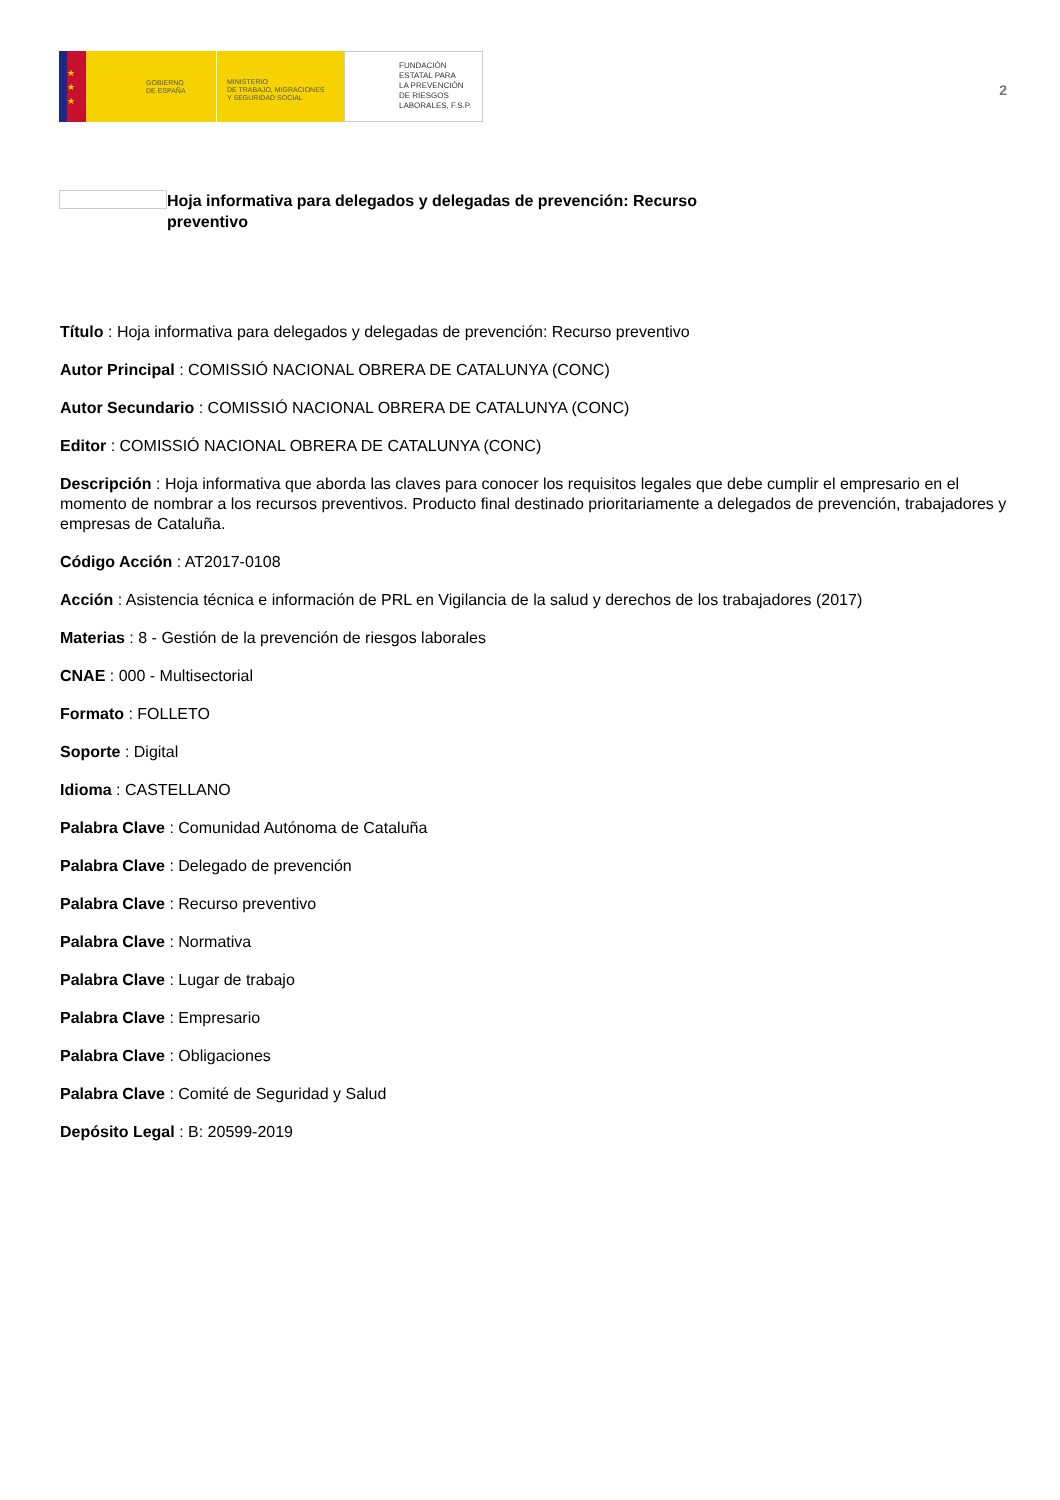★
★
★
GOBIERNO
DE ESPAÑA
MINISTERIO
DE TRABAJO, MIGRACIONES
Y SEGURIDAD SOCIAL
FUNDACIÓN
ESTATAL PARA
LA PREVENCIÓN
DE RIESGOS
LABORALES, F.S.P.
2
Hoja informativa para delegados y delegadas de prevención: Recurso preventivo
Título : Hoja informativa para delegados y delegadas de prevención: Recurso preventivo
Autor Principal : COMISSIÓ NACIONAL OBRERA DE CATALUNYA (CONC)
Autor Secundario : COMISSIÓ NACIONAL OBRERA DE CATALUNYA (CONC)
Editor : COMISSIÓ NACIONAL OBRERA DE CATALUNYA (CONC)
Descripción : Hoja informativa que aborda las claves para conocer los requisitos legales que debe cumplir el empresario en el momento de nombrar a los recursos preventivos. Producto final destinado prioritariamente a delegados de prevención, trabajadores y empresas de Cataluña.
Código Acción : AT2017-0108
Acción : Asistencia técnica e información de PRL en Vigilancia de la salud y derechos de los trabajadores (2017)
Materias : 8 - Gestión de la prevención de riesgos laborales
CNAE : 000 - Multisectorial
Formato : FOLLETO
Soporte : Digital
Idioma : CASTELLANO
Palabra Clave : Comunidad Autónoma de Cataluña
Palabra Clave : Delegado de prevención
Palabra Clave : Recurso preventivo
Palabra Clave : Normativa
Palabra Clave : Lugar de trabajo
Palabra Clave : Empresario
Palabra Clave : Obligaciones
Palabra Clave : Comité de Seguridad y Salud
Depósito Legal : B: 20599-2019